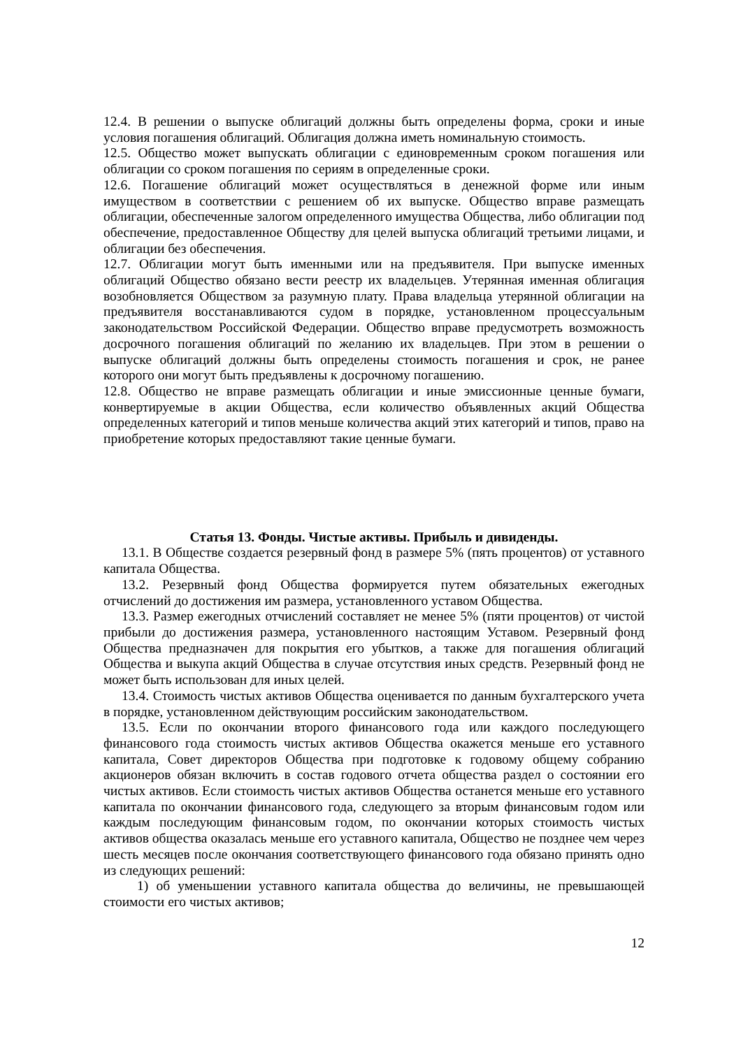12.4. В решении о выпуске облигаций должны быть определены форма, сроки и иные условия погашения облигаций. Облигация должна иметь номинальную стоимость.
12.5. Общество может выпускать облигации с единовременным сроком погашения или облигации со сроком погашения по сериям в определенные сроки.
12.6. Погашение облигаций может осуществляться в денежной форме или иным имуществом в соответствии с решением об их выпуске. Общество вправе размещать облигации, обеспеченные залогом определенного имущества Общества, либо облигации под обеспечение, предоставленное Обществу для целей выпуска облигаций третьими лицами, и облигации без обеспечения.
12.7. Облигации могут быть именными или на предъявителя. При выпуске именных облигаций Общество обязано вести реестр их владельцев. Утерянная именная облигация возобновляется Обществом за разумную плату. Права владельца утерянной облигации на предъявителя восстанавливаются судом в порядке, установленном процессуальным законодательством Российской Федерации. Общество вправе предусмотреть возможность досрочного погашения облигаций по желанию их владельцев. При этом в решении о выпуске облигаций должны быть определены стоимость погашения и срок, не ранее которого они могут быть предъявлены к досрочному погашению.
12.8. Общество не вправе размещать облигации и иные эмиссионные ценные бумаги, конвертируемые в акции Общества, если количество объявленных акций Общества определенных категорий и типов меньше количества акций этих категорий и типов, право на приобретение которых предоставляют такие ценные бумаги.
Статья 13. Фонды. Чистые активы. Прибыль и дивиденды.
13.1. В Обществе создается резервный фонд в размере 5% (пять процентов) от уставного капитала Общества.
13.2. Резервный фонд Общества формируется путем обязательных ежегодных отчислений до достижения им размера, установленного уставом Общества.
13.3. Размер ежегодных отчислений составляет не менее 5% (пяти процентов) от чистой прибыли до достижения размера, установленного настоящим Уставом. Резервный фонд Общества предназначен для покрытия его убытков, а также для погашения облигаций Общества и выкупа акций Общества в случае отсутствия иных средств. Резервный фонд не может быть использован для иных целей.
13.4. Стоимость чистых активов Общества оценивается по данным бухгалтерского учета в порядке, установленном действующим российским законодательством.
13.5. Если по окончании второго финансового года или каждого последующего финансового года стоимость чистых активов Общества окажется меньше его уставного капитала, Совет директоров Общества при подготовке к годовому общему собранию акционеров обязан включить в состав годового отчета общества раздел о состоянии его чистых активов. Если стоимость чистых активов Общества останется меньше его уставного капитала по окончании финансового года, следующего за вторым финансовым годом или каждым последующим финансовым годом, по окончании которых стоимость чистых активов общества оказалась меньше его уставного капитала, Общество не позднее чем через шесть месяцев после окончания соответствующего финансового года обязано принять одно из следующих решений:
1) об уменьшении уставного капитала общества до величины, не превышающей стоимости его чистых активов;
12